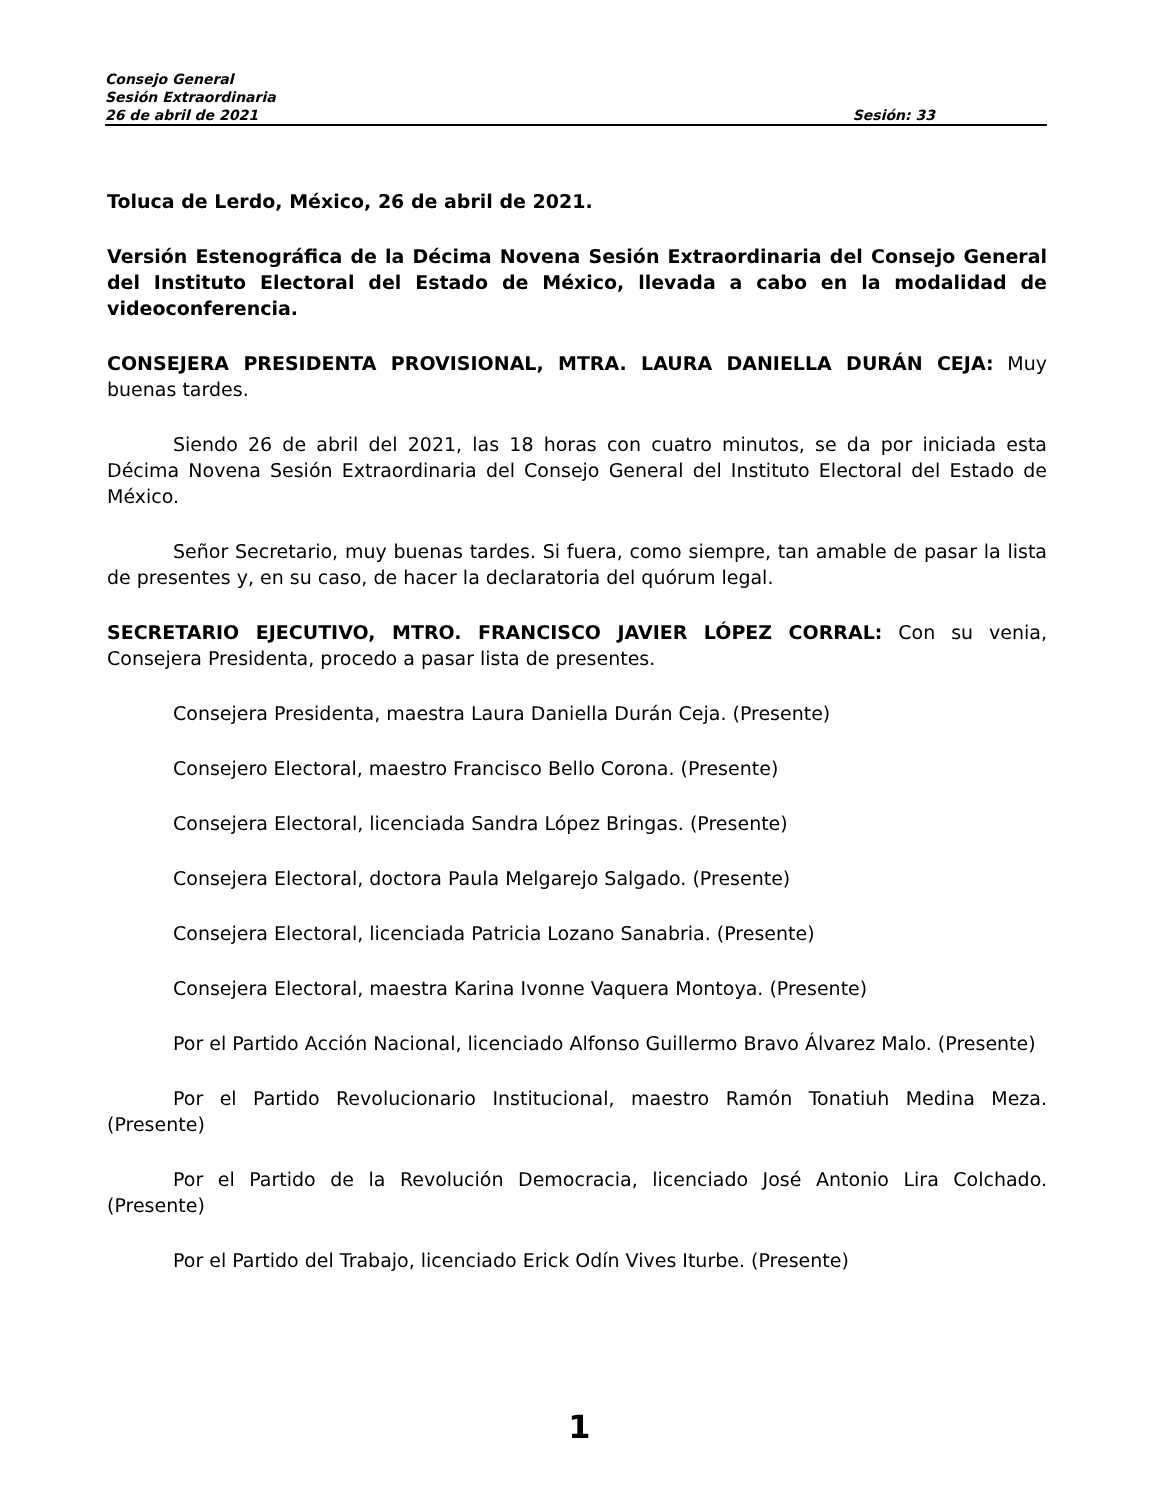Consejo General
Sesión Extraordinaria
26 de abril de 2021 Sesión: 33
Toluca de Lerdo, México, 26 de abril de 2021.
Versión Estenográfica de la Décima Novena Sesión Extraordinaria del Consejo General del Instituto Electoral del Estado de México, llevada a cabo en la modalidad de videoconferencia.
CONSEJERA PRESIDENTA PROVISIONAL, MTRA. LAURA DANIELLA DURÁN CEJA: Muy buenas tardes.
Siendo 26 de abril del 2021, las 18 horas con cuatro minutos, se da por iniciada esta Décima Novena Sesión Extraordinaria del Consejo General del Instituto Electoral del Estado de México.
Señor Secretario, muy buenas tardes. Si fuera, como siempre, tan amable de pasar la lista de presentes y, en su caso, de hacer la declaratoria del quórum legal.
SECRETARIO EJECUTIVO, MTRO. FRANCISCO JAVIER LÓPEZ CORRAL: Con su venia, Consejera Presidenta, procedo a pasar lista de presentes.
Consejera Presidenta, maestra Laura Daniella Durán Ceja. (Presente)
Consejero Electoral, maestro Francisco Bello Corona. (Presente)
Consejera Electoral, licenciada Sandra López Bringas. (Presente)
Consejera Electoral, doctora Paula Melgarejo Salgado. (Presente)
Consejera Electoral, licenciada Patricia Lozano Sanabria. (Presente)
Consejera Electoral, maestra Karina Ivonne Vaquera Montoya. (Presente)
Por el Partido Acción Nacional, licenciado Alfonso Guillermo Bravo Álvarez Malo. (Presente)
Por el Partido Revolucionario Institucional, maestro Ramón Tonatiuh Medina Meza. (Presente)
Por el Partido de la Revolución Democracia, licenciado José Antonio Lira Colchado. (Presente)
Por el Partido del Trabajo, licenciado Erick Odín Vives Iturbe. (Presente)
1